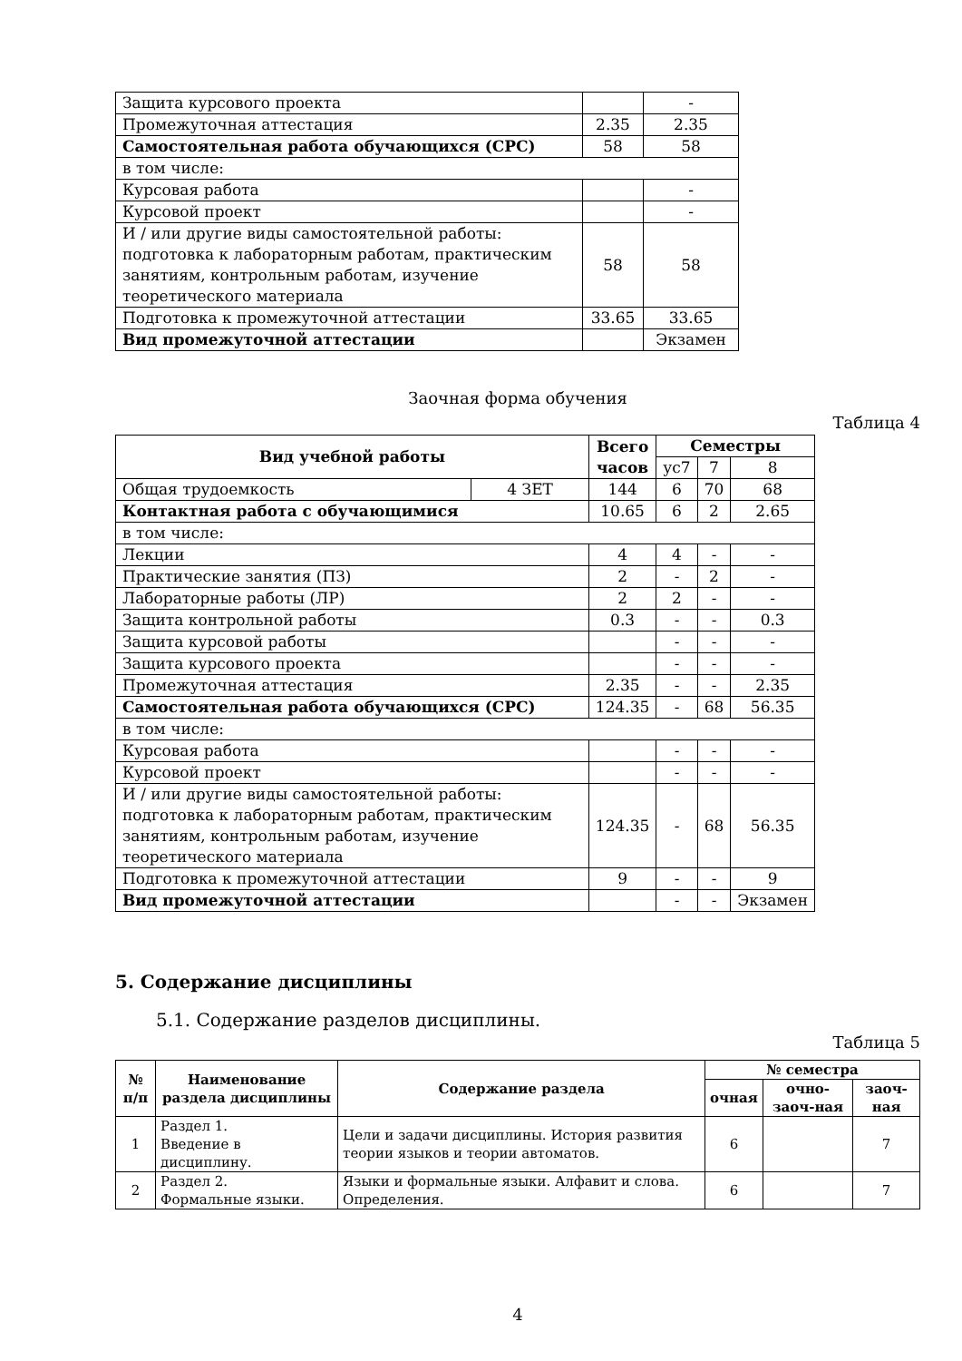| Защита курсового проекта | | - |
| Промежуточная аттестация | 2.35 | 2.35 |
| Самостоятельная работа обучающихся (СРС) | 58 | 58 |
| в том числе: | | |
| Курсовая работа | | - |
| Курсовой проект | | - |
| И / или другие виды самостоятельной работы: подготовка к лабораторным работам, практическим занятиям, контрольным работам, изучение теоретического материала | 58 | 58 |
| Подготовка к промежуточной аттестации | 33.65 | 33.65 |
| Вид промежуточной аттестации | | Экзамен |
Заочная форма обучения
Таблица 4
| Вид учебной работы | | Всего часов | Семестры | | |
| --- | --- | --- | --- | --- | --- |
| | | | ус7 | 7 | 8 |
| Общая трудоемкость | 4 ЗЕТ | 144 | 6 | 70 | 68 |
| Контактная работа с обучающимися | | 10.65 | 6 | 2 | 2.65 |
| в том числе: | | | | | |
| Лекции | | 4 | 4 | - | - |
| Практические занятия (ПЗ) | | 2 | - | 2 | - |
| Лабораторные работы (ЛР) | | 2 | 2 | - | - |
| Защита контрольной работы | | 0.3 | - | - | 0.3 |
| Защита курсовой работы | | | - | - | - |
| Защита курсового проекта | | | - | - | - |
| Промежуточная аттестация | | 2.35 | - | - | 2.35 |
| Самостоятельная работа обучающихся (СРС) | | 124.35 | - | 68 | 56.35 |
| в том числе: | | | | | |
| Курсовая работа | | | - | - | - |
| Курсовой проект | | | - | - | - |
| И / или другие виды самостоятельной работы: подготовка к лабораторным работам, практическим занятиям, контрольным работам, изучение теоретического материала | | 124.35 | - | 68 | 56.35 |
| Подготовка к промежуточной аттестации | | 9 | - | - | 9 |
| Вид промежуточной аттестации | | | - | - | Экзамен |
5. Содержание дисциплины
5.1. Содержание разделов дисциплины.
Таблица 5
| № п/п | Наименование раздела дисциплины | Содержание раздела | № семестра | | |
| --- | --- | --- | --- | --- | --- |
| | | | очная | очно-заоч-ная | заоч-ная |
| 1 | Раздел 1. Введение в дисциплину. | Цели и задачи дисциплины. История развития теории языков и теории автоматов. | 6 | | 7 |
| 2 | Раздел 2. Формальные языки. | Языки и формальные языки. Алфавит и слова. Определения. | 6 | | 7 |
4